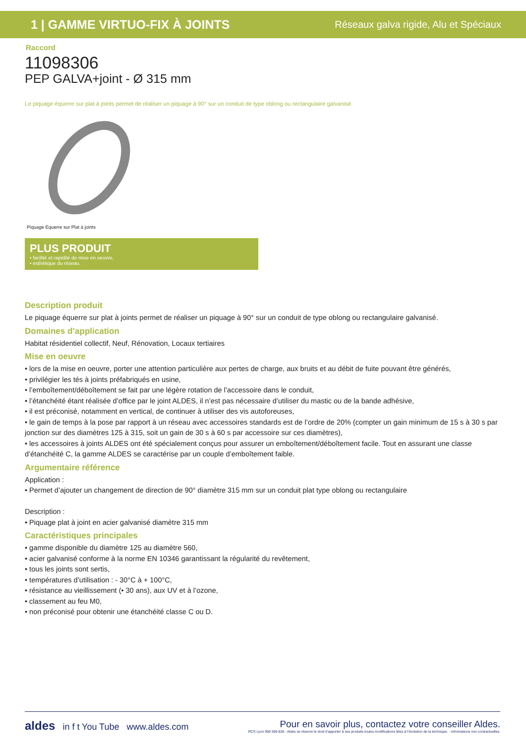1 | GAMME VIRTUO-FIX À JOINTS Réseaux galva rigide, Alu et Spéciaux
Raccord
11098306
PEP GALVA+joint - Ø 315 mm
Le piquage équerre sur plat à joints permet de réaliser un piquage à 90° sur un conduit de type oblong ou rectangulaire galvanisé.
Piquage Equerre sur Plat à joints
PLUS PRODUIT
• facilité et rapidité de mise en oeuvre,
• esthétique du réseau.
Description produit
Le piquage équerre sur plat à joints permet de réaliser un piquage à 90° sur un conduit de type oblong ou rectangulaire galvanisé.
Domaines d’application
Habitat résidentiel collectif, Neuf, Rénovation, Locaux tertiaires
Mise en oeuvre
• lors de la mise en oeuvre, porter une attention particulière aux pertes de charge, aux bruits et au débit de fuite pouvant être générés,
• privilégier les tés à joints préfabriqués en usine,
• l’emboîtement/déboîtement se fait par une légère rotation de l’accessoire dans le conduit,
• l’étanchéité étant réalisée d’office par le joint ALDES, il n’est pas nécessaire d’utiliser du mastic ou de la bande adhésive,
• il est préconisé, notamment en vertical, de continuer à utiliser des vis autoforeuses,
• le gain de temps à la pose par rapport à un réseau avec accessoires standards est de l’ordre de 20% (compter un gain minimum de 15 s à 30 s par jonction sur des diamètres 125 à 315, soit un gain de 30 s à 60 s par accessoire sur ces diamètres),
• les accessoires à joints ALDES ont été spécialement conçus pour assurer un emboîtement/déboîtement facile. Tout en assurant une classe d’étanchéité C, la gamme ALDES se caractérise par un couple d’emboîtement faible.
Argumentaire référence
Application :
• Permet d’ajouter un changement de direction de 90° diamètre 315 mm sur un conduit plat type oblong ou rectangulaire
Description :
• Piquage plat à joint en acier galvanisé diamètre 315 mm
Caractéristiques principales
• gamme disponible du diamètre 125 au diamètre 560,
• acier galvanisé conforme à la norme EN 10346 garantissant la régularité du revêtement,
• tous les joints sont sertis,
• températures d’utilisation : - 30°C à + 100°C,
• résistance au vieillissement (• 30 ans), aux UV et à l’ozone,
• classement au feu M0,
• non préconisé pour obtenir une étanchéité classe C ou D.
aldes in f t You Tube www.aldes.com
Pour en savoir plus, contactez votre conseiller Aldes.
RCS Lyon 956 506 828 - Aldes se réserve le droit d’apporter à ses produits toutes modifications liées à l’évolution de la technique. - Informations non contractuelles.